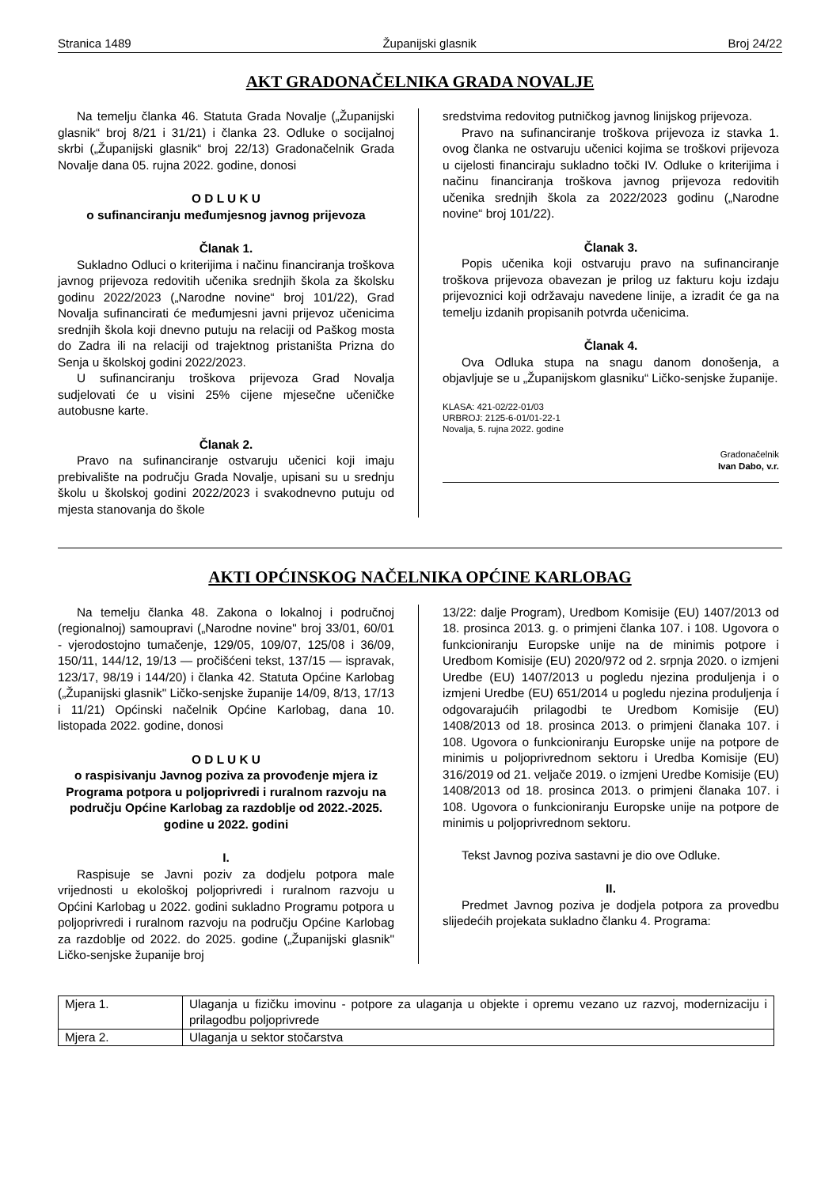Stranica 1489 Županijski glasnik Broj 24/22
AKT GRADONAČELNIKA GRADA NOVALJE
Na temelju članka 46. Statuta Grada Novalje („Županijski glasnik“ broj 8/21 i 31/21) i članka 23. Odluke o socijalnoj skrbi („Županijski glasnik“ broj 22/13) Gradonačelnik Grada Novalje dana 05. rujna 2022. godine, donosi
O D L U K U
o sufinanciranju međumjesnog javnog prijevoza
Članak 1.
Sukladno Odluci o kriterijima i načinu financiranja troškova javnog prijevoza redovitih učenika srednjih škola za školsku godinu 2022/2023 („Narodne novine“ broj 101/22), Grad Novalja sufinancirati će međumjesni javni prijevoz učenicima srednjih škola koji dnevno putuju na relaciji od Paškog mosta do Zadra ili na relaciji od trajektnog pristaništa Prizna do Senja u školskoj godini 2022/2023.
U sufinanciranju troškova prijevoza Grad Novalja sudjelovati će u visini 25% cijene mjesečne učeničke autobusne karte.
Članak 2.
Pravo na sufinanciranje ostvaruju učenici koji imaju prebivalište na području Grada Novalje, upisani su u srednju školu u školskoj godini 2022/2023 i svakodnevno putuju od mjesta stanovanja do škole
sredstvima redovitog putničkog javnog linijskog prijevoza.
Pravo na sufinanciranje troškova prijevoza iz stavka 1. ovog članka ne ostvaruju učenici kojima se troškovi prijevoza u cijelosti financiraju sukladno točki IV. Odluke o kriterijima i načinu financiranja troškova javnog prijevoza redovitih učenika srednjih škola za 2022/2023 godinu („Narodne novine“ broj 101/22).
Članak 3.
Popis učenika koji ostvaruju pravo na sufinanciranje troškova prijevoza obavezan je prilog uz fakturu koju izdaju prijevoznici koji održavaju navedene linije, a izradit će ga na temelju izdanih propisanih potvrda učenicima.
Članak 4.
Ova Odluka stupa na snagu danom donošenja, a objavljuje se u „Županijskom glasniku“ Ličko-senjske županije.
KLASA: 421-02/22-01/03
URBROJ: 2125-6-01/01-22-1
Novalja, 5. rujna 2022. godine
Gradonačelnik
Ivan Dabo, v.r.
AKTI OPĆINSKOG NAČELNIKA OPĆINE KARLOBAG
Na temelju članka 48. Zakona o lokalnoj i područnoj (regionalnoj) samoupravi („Narodne novine" broj 33/01, 60/01 - vjerodostojno tumačenje, 129/05, 109/07, 125/08 i 36/09, 150/11, 144/12, 19/13 — pročišćeni tekst, 137/15 — ispravak, 123/17, 98/19 i 144/20) i članka 42. Statuta Općine Karlobag („Županijski glasnik" Ličko-senjske županije 14/09, 8/13, 17/13 i 11/21) Općinski načelnik Općine Karlobag, dana 10. listopada 2022. godine, donosi
O D L U K U
o raspisivanju Javnog poziva za provođenje mjera iz Programa potpora u poljoprivredi i ruralnom razvoju na području Općine Karlobag za razdoblje od 2022.-2025. godine u 2022. godini
I.
Raspisuje se Javni poziv za dodjelu potpora male vrijednosti u ekološkoj poljoprivredi i ruralnom razvoju u Općini Karlobag u 2022. godini sukladno Programu potpora u poljoprivredi i ruralnom razvoju na području Općine Karlobag za razdoblje od 2022. do 2025. godine („Županijski glasnik" Ličko-senjske županije broj
13/22: dalje Program), Uredbom Komisije (EU) 1407/2013 od 18. prosinca 2013. g. o primjeni članka 107. i 108. Ugovora o funkcioniranju Europske unije na de minimis potpore i Uredbom Komisije (EU) 2020/972 od 2. srpnja 2020. o izmjeni Uredbe (EU) 1407/2013 u pogledu njezina produljenja i o izmjeni Uredbe (EU) 651/2014 u pogledu njezina produljenja í odgovarajućih prilagodbi te Uredbom Komisije (EU) 1408/2013 od 18. prosinca 2013. o primjeni članaka 107. i 108. Ugovora o funkcioniranju Europske unije na potpore de minimis u poljoprivrednom sektoru i Uredba Komisije (EU) 316/2019 od 21. veljače 2019. o izmjeni Uredbe Komisije (EU) 1408/2013 od 18. prosinca 2013. o primjeni članaka 107. i 108. Ugovora o funkcioniranju Europske unije na potpore de minimis u poljoprivrednom sektoru.
Tekst Javnog poziva sastavni je dio ove Odluke.
II.
Predmet Javnog poziva je dodjela potpora za provedbu slijedećih projekata sukladno članku 4. Programa:
| Mjera 1. | Ulaganja u fizičku imovinu - potpore za ulaganja u objekte i opremu vezano uz razvoj, modernizaciju i prilagodbu poljoprivrede |
| Mjera 2. | Ulaganja u sektor stočarstva |